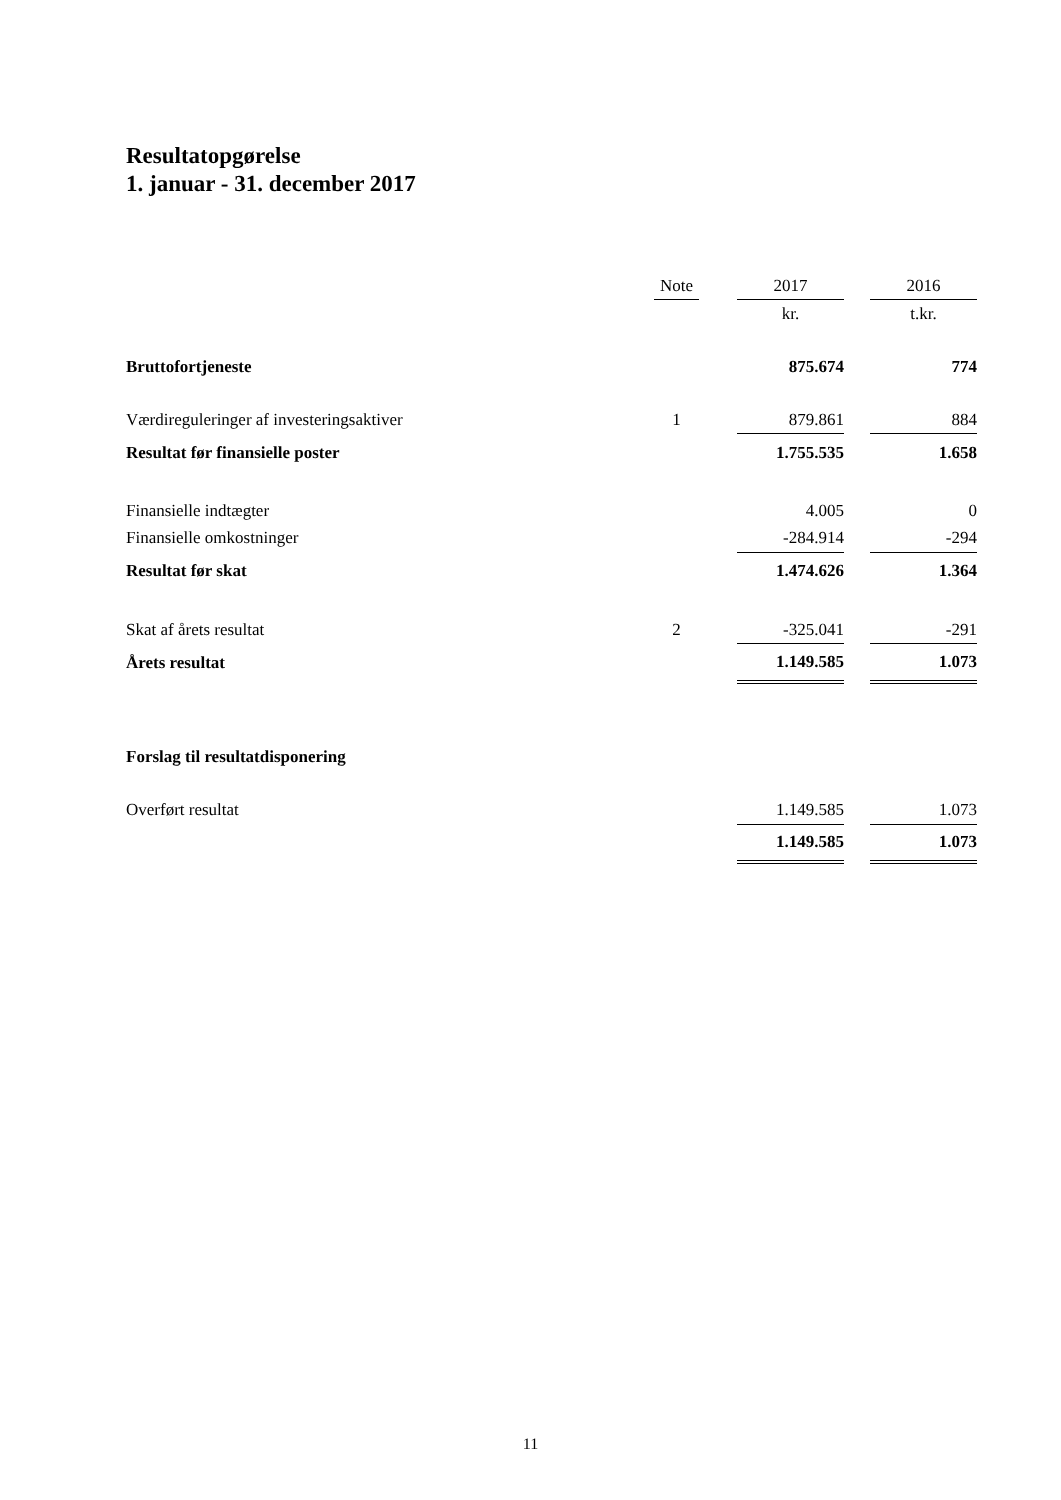Resultatopgørelse
1. januar - 31. december 2017
| | Note | | 2017 | | 2016 |
| --- | --- | --- | --- | --- | --- |
| | | | kr. | | t.kr. |
| Bruttofortjeneste | | | 875.674 | | 774 |
| Værdireguleringer af investeringsaktiver | 1 | | 879.861 | | 884 |
| Resultat før finansielle poster | | | 1.755.535 | | 1.658 |
| Finansielle indtægter | | | 4.005 | | 0 |
| Finansielle omkostninger | | | -284.914 | | -294 |
| Resultat før skat | | | 1.474.626 | | 1.364 |
| Skat af årets resultat | 2 | | -325.041 | | -291 |
| Årets resultat | | | 1.149.585 | | 1.073 |
| Forslag til resultatdisponering | | | | | |
| Overført resultat | | | 1.149.585 | | 1.073 |
| | | | 1.149.585 | | 1.073 |
11